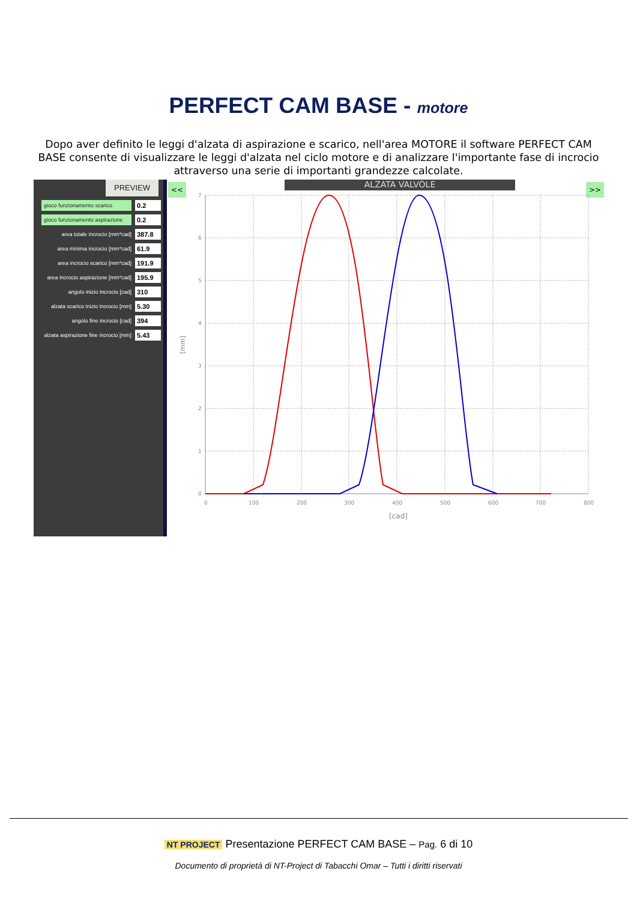PERFECT CAM BASE - motore
Dopo aver definito le leggi d'alzata di aspirazione e scarico, nell'area MOTORE il software PERFECT CAM BASE consente di visualizzare le leggi d'alzata nel ciclo motore e di analizzare l'importante fase di incrocio attraverso una serie di importanti grandezze calcolate.
PREVIEW
gioco funzionamento scarico 0.2
gioco funzionamento aspirazione 0.2
area totale incrocio [mm*cad] 387.8
area minima incrocio [mm*cad] 61.9
area incrocio scarico [mm*cad] 191.9
area incrocio aspirazione [mm*cad] 195.9
angolo inizio incrocio [cad] 310
alzata scarico inizio incrocio [mm] 5.30
angolo fine incrocio [cad] 394
alzata aspirazione fine incrocio [mm] 5.43
<< ALZATA VALVOLE >>
7
6
5
4
3
2
1
0
0
100
200
300
400
500
600
700
800
[cad]
[mm]
NT PROJECT Presentazione PERFECT CAM BASE – Pag. 6 di 10
Documento di proprietà di NT-Project di Tabacchi Omar – Tutti i diritti riservati